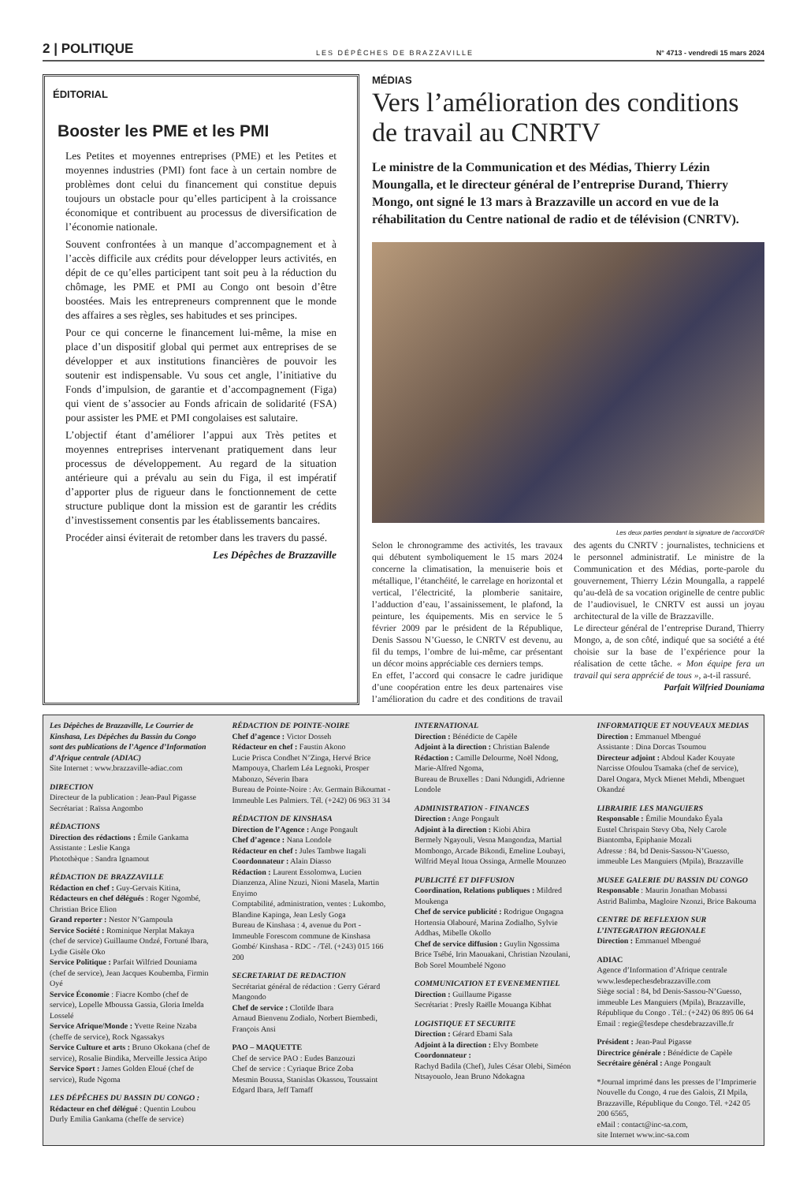2 | POLITIQUE LES DÉPÊCHES DE BRAZZAVILLE N° 4713 - vendredi 15 mars 2024
ÉDITORIAL
Booster les PME et les PMI
Les Petites et moyennes entreprises (PME) et les Petites et moyennes industries (PMI) font face à un certain nombre de problèmes dont celui du financement qui constitue depuis toujours un obstacle pour qu’elles participent à la croissance économique et contribuent au processus de diversification de l’économie nationale.
Souvent confrontées à un manque d’accompagnement et à l’accès difficile aux crédits pour développer leurs activités, en dépit de ce qu’elles participent tant soit peu à la réduction du chômage, les PME et PMI au Congo ont besoin d’être boostées. Mais les entrepreneurs comprennent que le monde des affaires a ses règles, ses habitudes et ses principes.
Pour ce qui concerne le financement lui-même, la mise en place d’un dispositif global qui permet aux entreprises de se développer et aux institutions financières de pouvoir les soutenir est indispensable. Vu sous cet angle, l’initiative du Fonds d’impulsion, de garantie et d’accompagnement (Figa) qui vient de s’associer au Fonds africain de solidarité (FSA) pour assister les PME et PMI congolaises est salutaire.
L’objectif étant d’améliorer l’appui aux Très petites et moyennes entreprises intervenant pratiquement dans leur processus de développement. Au regard de la situation antérieure qui a prévalu au sein du Figa, il est impératif d’apporter plus de rigueur dans le fonctionnement de cette structure publique dont la mission est de garantir les crédits d’investissement consentis par les établissements bancaires.
Procéder ainsi éviterait de retomber dans les travers du passé.
Les Dépêches de Brazzaville
MÉDIAS
Vers l’amélioration des conditions de travail au CNRTV
Le ministre de la Communication et des Médias, Thierry Lézin Moungalla, et le directeur général de l’entreprise Durand, Thierry Mongo, ont signé le 13 mars à Brazzaville un accord en vue de la réhabilitation du Centre national de radio et de télévision (CNRTV).
Les deux parties pendant la signature de l’accord/DR
Selon le chronogramme des activités, les travaux qui débutent symboliquement le 15 mars 2024 concerne la climatisation, la menuiserie bois et métallique, l’étanchéité, le carrelage en horizontal et vertical, l’électricité, la plomberie sanitaire, l’adduction d’eau, l’assainissement, le plafond, la peinture, les équipements. Mis en service le 5 février 2009 par le président de la République, Denis Sassou N’Guesso, le CNRTV est devenu, au fil du temps, l’ombre de lui-même, car présentant un décor moins appréciable ces derniers temps.
En effet, l’accord qui consacre le cadre juridique d’une coopération entre les deux partenaires vise l’amélioration du cadre et des conditions de travail des agents du CNRTV : journalistes, techniciens et le personnel administratif. Le ministre de la Communication et des Médias, porte-parole du gouvernement, Thierry Lézin Moungalla, a rappelé qu’au-delà de sa vocation originelle de centre public de l’audiovisuel, le CNRTV est aussi un joyau architectural de la ville de Brazzaville.
Le directeur général de l’entreprise Durand, Thierry Mongo, a, de son côté, indiqué que sa société a été choisie sur la base de l’expérience pour la réalisation de cette tâche. « Mon équipe fera un travail qui sera apprécié de tous », a-t-il rassuré.
Parfait Wilfried Douniama
Les Dépêches de Brazzaville, Le Courrier de Kinshasa, Les Dépêches du Bassin du Congo sont des publications de l’Agence d’Information d’Afrique centrale (ADIAC)
Site Internet : www.brazzaville-adiac.com
DIRECTION
Directeur de la publication : Jean-Paul Pigasse
Secrétariat : Raïssa Angombo
RÉDACTIONS
Direction des rédactions : Émile Gankama
Assistante : Leslie Kanga
Photothèque : Sandra Ignamout
RÉDACTION DE BRAZZAVILLE
Rédaction en chef : Guy-Gervais Kitina,
Rédacteurs en chef délégués : Roger Ngombé, Christian Brice Elion
Grand reporter : Nestor N’Gampoula
Service Société : Rominique Nerplat Makaya (chef de service) Guillaume Ondzé, Fortuné Ibara, Lydie Gisèle Oko
Service Politique : Parfait Wilfried Douniama (chef de service), Jean Jacques Koubemba, Firmin Oyé
Service Économie : Fiacre Kombo (chef de service), Lopelle Mboussa Gassia, Gloria Imelda Losselé
Service Afrique/Monde : Yvette Reine Nzaba (cheffe de service), Rock Ngassakys
Service Culture et arts : Bruno Okokana (chef de service), Rosalie Bindika, Merveille Jessica Atipo
Service Sport : James Golden Eloué (chef de service), Rude Ngoma
LES DÉPÊCHES DU BASSIN DU CONGO :
Rédacteur en chef délégué : Quentin Loubou
Durly Emilia Gankama (cheffe de service)
RÉDACTION DE POINTE-NOIRE
Chef d’agence : Victor Dosseh
Rédacteur en chef : Faustin Akono
Lucie Prisca Condhet N’Zinga, Hervé Brice Mampouya, Charlem Léa Legnoki, Prosper Mabonzo, Séverin Ibara
Bureau de Pointe-Noire : Av. Germain Bikoumat - Immeuble Les Palmiers. Tél. (+242) 06 963 31 34
RÉDACTION DE KINSHASA
Direction de l’Agence : Ange Pongault
Chef d’agence : Nana Londole
Rédacteur en chef : Jules Tambwe Itagali
Coordonnateur : Alain Diasso
Rédaction : Laurent Essolomwa, Lucien Dianzenza, Aline Nzuzi, Nioni Masela, Martin Enyimo
Comptabilité, administration, ventes : Lukombo, Blandine Kapinga, Jean Lesly Goga
Bureau de Kinshasa : 4, avenue du Port - Immeuble Forescom commune de Kinshasa Gombé/ Kinshasa - RDC - /Tél. (+243) 015 166 200
SECRETARIAT DE REDACTION
Secrétariat général de rédaction : Gerry Gérard Mangondo
Chef de service : Clotilde Ibara
Arnaud Bienvenu Zodialo, Norbert Biembedi, François Ansi
PAO – MAQUETTE
Chef de service PAO : Eudes Banzouzi
Chef de service : Cyriaque Brice Zoba
Mesmin Boussa, Stanislas Okassou, Toussaint Edgard Ibara, Jeff Tamaff
INTERNATIONAL
Direction : Bénédicte de Capèle
Adjoint à la direction : Christian Balende
Rédaction : Camille Delourme, Noël Ndong, Marie-Alfred Ngoma,
Bureau de Bruxelles : Dani Ndungidi, Adrienne Londole
ADMINISTRATION - FINANCES
Direction : Ange Pongault
Adjoint à la direction : Kiobi Abira
Bermely Ngayouli, Vesna Mangondza, Martial Mombongo, Arcade Bikondi, Emeline Loubayi, Wilfrid Meyal Itoua Ossinga, Armelle Mounzeo
PUBLICITÉ ET DIFFUSION
Coordination, Relations publiques : Mildred Moukenga
Chef de service publicité : Rodrigue Ongagna Hortensia Olabouré, Marina Zodialho, Sylvie Addhas, Mibelle Okollo
Chef de service diffusion : Guylin Ngossima Brice Tsébé, Irin Maouakani, Christian Nzoulani, Bob Sorel Moumbelé Ngono
COMMUNICATION ET EVENEMENTIEL
Direction : Guillaume Pigasse
Secrétariat : Presly Raëlle Mouanga Kibhat
LOGISTIQUE ET SECURITE
Direction : Gérard Ebami Sala
Adjoint à la direction : Elvy Bombete
Coordonnateur :
Rachyd Badila (Chef), Jules César Olebi, Siméon Ntsayouolo, Jean Bruno Ndokagna
INFORMATIQUE ET NOUVEAUX MEDIAS
Direction : Emmanuel Mbengué
Assistante : Dina Dorcas Tsoumou
Directeur adjoint : Abdoul Kader Kouyate
Narcisse Ofoulou Tsamaka (chef de service), Darel Ongara, Myck Mienet Mehdi, Mbenguet Okandzé
LIBRAIRIE LES MANGUIERS
Responsable : Émilie Moundako Éyala
Eustel Chrispain Stevy Oba, Nely Carole Biantomba, Epiphanie Mozali
Adresse : 84, bd Denis-Sassou-N’Guesso, immeuble Les Manguiers (Mpila), Brazzaville
MUSEE GALERIE DU BASSIN DU CONGO
Responsable : Maurin Jonathan Mobassi
Astrid Balimba, Magloire Nzonzi, Brice Bakouma
CENTRE DE REFLEXION SUR L’INTEGRATION REGIONALE
Direction : Emmanuel Mbengué
ADIAC
Agence d’Information d’Afrique centrale
www.lesdepechesdebrazzaville.com
Siège social : 84, bd Denis-Sassou-N’Guesso, immeuble Les Manguiers (Mpila), Brazzaville, République du Congo . Tél.: (+242) 06 895 06 64
Email : regie@lesdepe chesdebrazzaville.fr
Président : Jean-Paul Pigasse
Directrice générale : Bénédicte de Capèle
Secrétaire général : Ange Pongault
*Journal imprimé dans les presses de l’Imprimerie Nouvelle du Congo, 4 rue des Galois, ZI Mpila, Brazzaville, République du Congo. Tél. +242 05 200 6565,
eMail : contact@inc-sa.com,
site Internet www.inc-sa.com